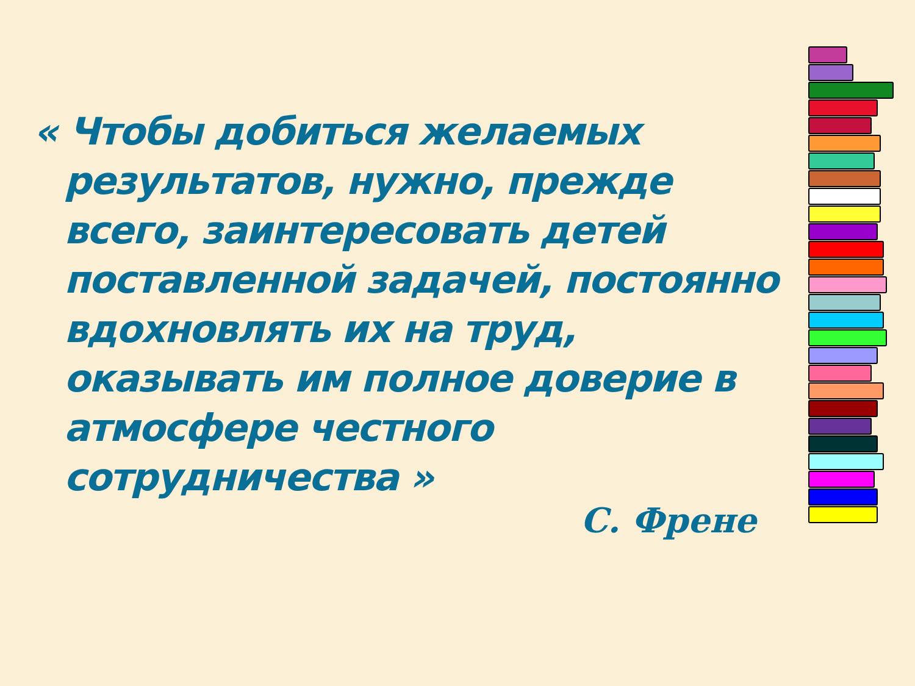« Чтобы добиться желаемых результатов, нужно, прежде всего, заинтересовать детей поставленной задачей, постоянно вдохновлять их на труд, оказывать им полное доверие в атмосфере честного сотрудничества »
С. Френе